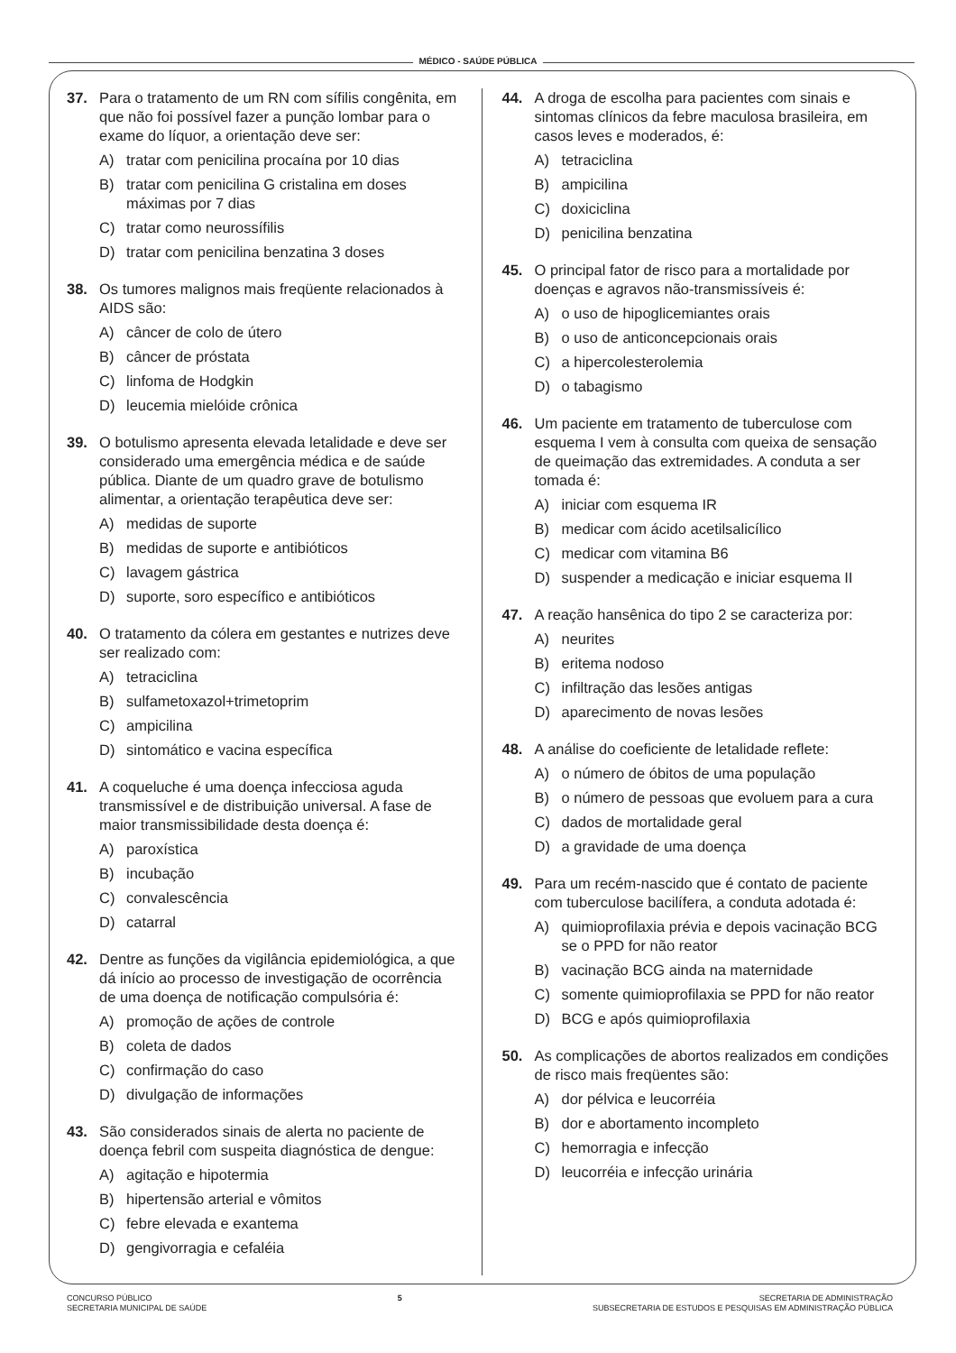MÉDICO - SAÚDE PÚBLICA
37. Para o tratamento de um RN com sífilis congênita, em que não foi possível fazer a punção lombar para o exame do líquor, a orientação deve ser:
A) tratar com penicilina procaína por 10 dias
B) tratar com penicilina G cristalina em doses máximas por 7 dias
C) tratar como neurossífilis
D) tratar com penicilina benzatina 3 doses
38. Os tumores malignos mais freqüente relacionados à AIDS são:
A) câncer de colo de útero
B) câncer de próstata
C) linfoma de Hodgkin
D) leucemia mielóide crônica
39. O botulismo apresenta elevada letalidade e deve ser considerado uma emergência médica e de saúde pública. Diante de um quadro grave de botulismo alimentar, a orientação terapêutica deve ser:
A) medidas de suporte
B) medidas de suporte e antibióticos
C) lavagem gástrica
D) suporte, soro específico e antibióticos
40. O tratamento da cólera em gestantes e nutrizes deve ser realizado com:
A) tetraciclina
B) sulfametoxazol+trimetoprim
C) ampicilina
D) sintomático e vacina específica
41. A coqueluche é uma doença infecciosa aguda transmissível e de distribuição universal. A fase de maior transmissibilidade desta doença é:
A) paroxística
B) incubação
C) convalescência
D) catarral
42. Dentre as funções da vigilância epidemiológica, a que dá início ao processo de investigação de ocorrência de uma doença de notificação compulsória é:
A) promoção de ações de controle
B) coleta de dados
C) confirmação do caso
D) divulgação de informações
43. São considerados sinais de alerta no paciente de doença febril com suspeita diagnóstica de dengue:
A) agitação e hipotermia
B) hipertensão arterial e vômitos
C) febre elevada e exantema
D) gengivorragia e cefaléia
44. A droga de escolha para pacientes com sinais e sintomas clínicos da febre maculosa brasileira, em casos leves e moderados, é:
A) tetraciclina
B) ampicilina
C) doxiciclina
D) penicilina benzatina
45. O principal fator de risco para a mortalidade por doenças e agravos não-transmissíveis é:
A) o uso de hipoglicemiantes orais
B) o uso de anticoncepcionais orais
C) a hipercolesterolemia
D) o tabagismo
46. Um paciente em tratamento de tuberculose com esquema I vem à consulta com queixa de sensação de queimação das extremidades. A conduta a ser tomada é:
A) iniciar com esquema IR
B) medicar com ácido acetilsalicílico
C) medicar com vitamina B6
D) suspender a medicação e iniciar esquema II
47. A reação hansênica do tipo 2 se caracteriza por:
A) neurites
B) eritema nodoso
C) infiltração das lesões antigas
D) aparecimento de novas lesões
48. A análise do coeficiente de letalidade reflete:
A) o número de óbitos de uma população
B) o número de pessoas que evoluem para a cura
C) dados de mortalidade geral
D) a gravidade de uma doença
49. Para um recém-nascido que é contato de paciente com tuberculose bacilífera, a conduta adotada é:
A) quimioprofilaxia prévia e depois vacinação BCG se o PPD for não reator
B) vacinação BCG ainda na maternidade
C) somente quimioprofilaxia se PPD for não reator
D) BCG e após quimioprofilaxia
50. As complicações de abortos realizados em condições de risco mais freqüentes são:
A) dor pélvica e leucorréia
B) dor e abortamento incompleto
C) hemorragia e infecção
D) leucorréia e infecção urinária
CONCURSO PÚBLICO
SECRETARIA MUNICIPAL DE SAÚDE
5 SECRETARIA DE ADMINISTRAÇÃO
SUBSECRETARIA DE ESTUDOS E PESQUISAS EM ADMINISTRAÇÃO PÚBLICA